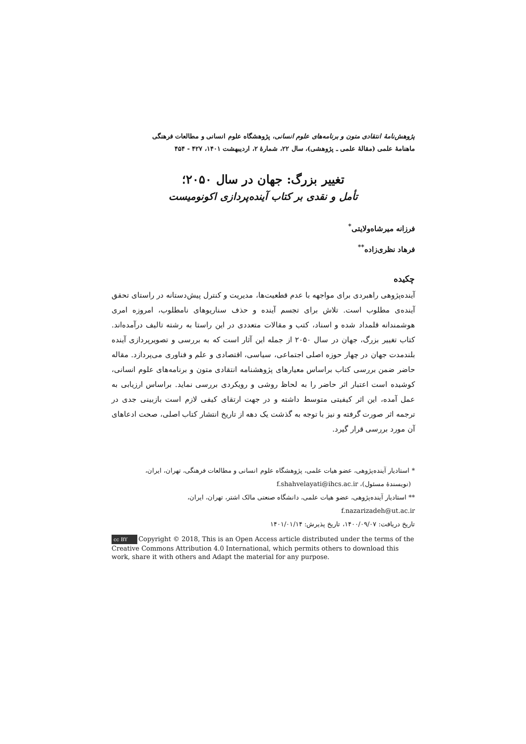پژوهش‌نامهٔ انتقادی متون و برنامه‌های علوم انسانی، پژوهشگاه علوم انسانی و مطالعات فرهنگی
ماهنامهٔ علمی (مقالهٔ علمی ـ پژوهشی)، سال ۲۲، شمارهٔ ۲، اردیبهشت ۱۴۰۱، ۴۲۷ - ۴۵۴
تغییر بزرگ: جهان در سال ۲۰۵۰؛
تأمل و نقدی بر کتاب آینده‌پردازی اکونومیست
فرزانه میرشاه‌ولایتی<sup>*</sup>
فرهاد نظری‌زاده<sup>**</sup>
چکیده
آینده‌پژوهی راهبردی برای مواجهه با عدم قطعیت‌ها، مدیریت و کنترل پیش‌دستانه در راستای تحقق آینده‌ی مطلوب است. تلاش برای تجسم آینده و حذف سناریوهای نامطلوب، امروزه امری هوشمندانه قلمداد شده و اسناد، کتب و مقالات متعددی در این راستا به رشته تالیف درآمده‌اند. کتاب تغییر بزرگ، جهان در سال ۲۰۵۰ از جمله این آثار است که به بررسی و تصویرپردازی آینده بلندمدت جهان در چهار حوزه اصلی اجتماعی، سیاسی، اقتصادی و علم و فناوری می‌پردازد. مقاله حاضر ضمن بررسی کتاب براساس معیارهای پژوهشنامه انتقادی متون و برنامه‌های علوم انسانی، کوشیده است اعتبار اثر حاضر را به لحاظ روشی و رویکردی بررسی نماید. براساس ارزیابی به عمل آمده، این اثر کیفیتی متوسط داشته و در جهت ارتقای کیفی لازم است بازبینی جدی در ترجمه اثر صورت گرفته و نیز با توجه به گذشت یک دهه از تاریخ انتشار کتاب اصلی، صحت ادعاهای آن مورد بررسی قرار گیرد.
* استادیار آینده‌پژوهی، عضو هیات علمی، پژوهشگاه علوم انسانی و مطالعات فرهنگی، تهران، ایران،
(نویسندهٔ مسئول)، f.shahvelayati@ihcs.ac.ir
** استادیار آینده‌پژوهی، عضو هیات علمی، دانشگاه صنعتی مالک اشتر، تهران، ایران،
f.nazarizadeh@ut.ac.ir
تاریخ دریافت: ۱۴۰۰/۰۹/۰۷، تاریخ پذیرش: ۱۴۰۱/۰۱/۱۴
cc BY Copyright © 2018, This is an Open Access article distributed under the terms of the Creative Commons Attribution 4.0 International, which permits others to download this work, share it with others and Adapt the material for any purpose.